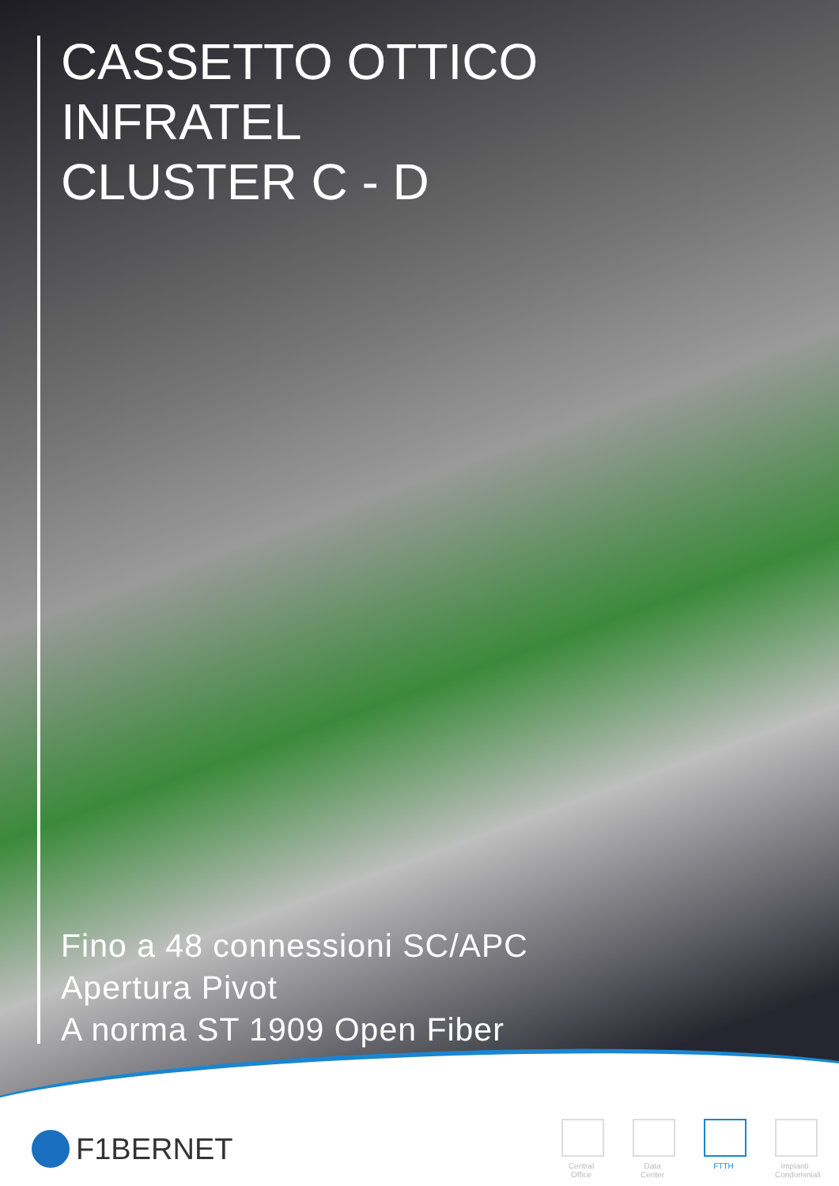CASSETTO OTTICO
INFRATEL
CLUSTER C - D
Fino a 48 connessioni SC/APC
Apertura Pivot
A norma ST 1909 Open Fiber
F1BERNET
Central Office
Data Center
FTTH Impianti Condominiali